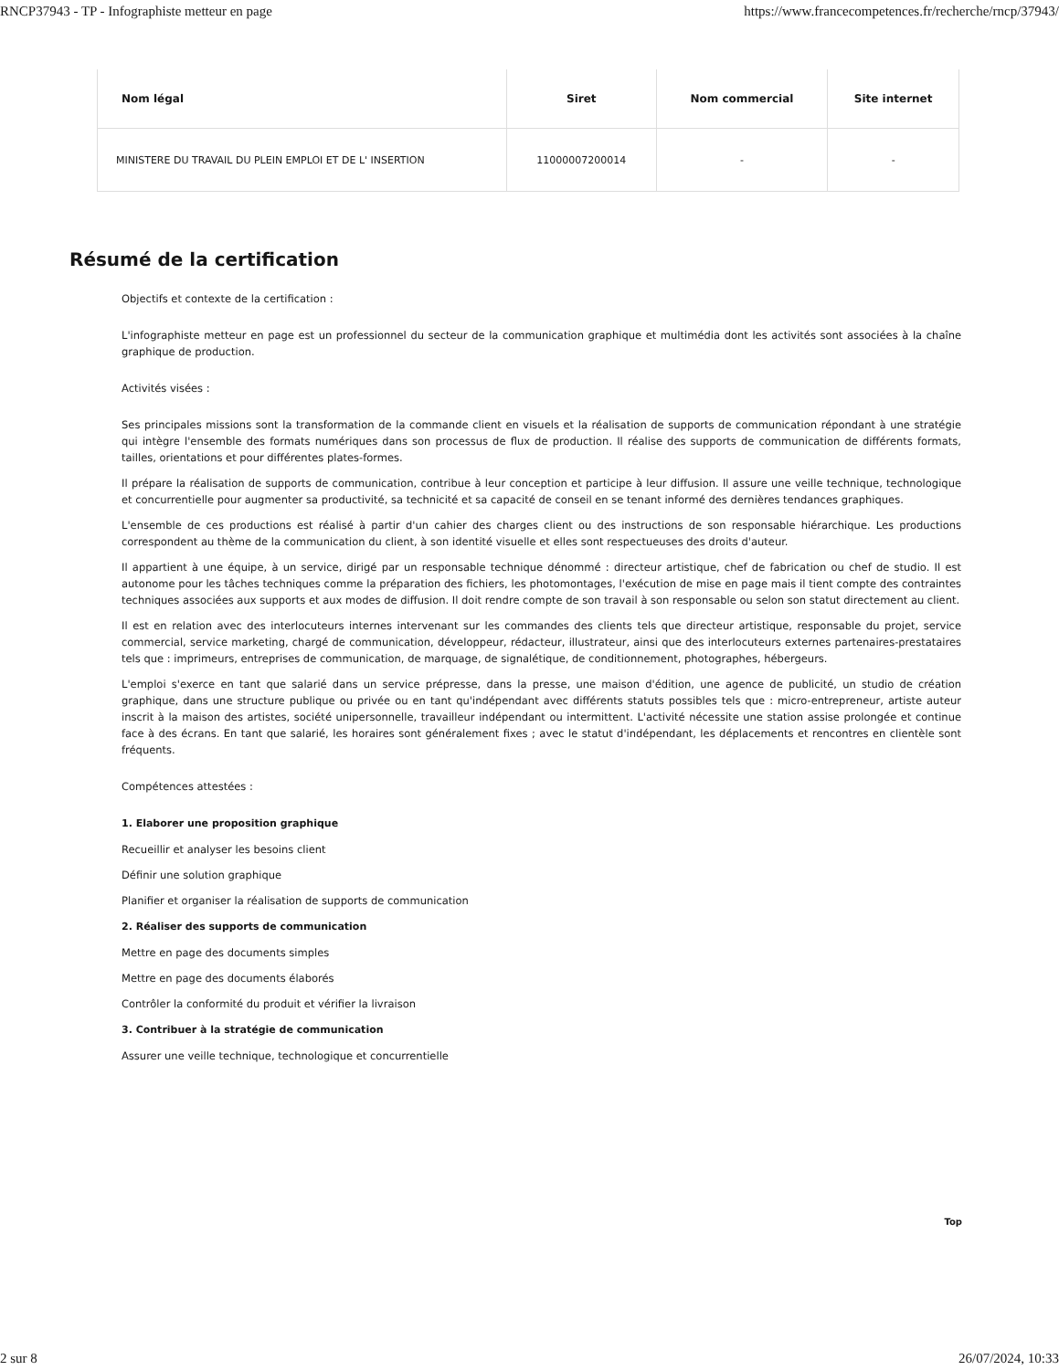RNCP37943 - TP - Infographiste metteur en page https://www.francecompetences.fr/recherche/rncp/37943/
| Nom légal | Siret | Nom commercial | Site internet |
| --- | --- | --- | --- |
| MINISTERE DU TRAVAIL DU PLEIN EMPLOI ET DE L' INSERTION | 11000007200014 | - | - |
Résumé de la certification
Objectifs et contexte de la certification :
L'infographiste metteur en page est un professionnel du secteur de la communication graphique et multimédia dont les activités sont associées à la chaîne graphique de production.
Activités visées :
Ses principales missions sont la transformation de la commande client en visuels et la réalisation de supports de communication répondant à une stratégie qui intègre l'ensemble des formats numériques dans son processus de flux de production. Il réalise des supports de communication de différents formats, tailles, orientations et pour différentes plates-formes.
Il prépare la réalisation de supports de communication, contribue à leur conception et participe à leur diffusion. Il assure une veille technique, technologique et concurrentielle pour augmenter sa productivité, sa technicité et sa capacité de conseil en se tenant informé des dernières tendances graphiques.
L'ensemble de ces productions est réalisé à partir d'un cahier des charges client ou des instructions de son responsable hiérarchique. Les productions correspondent au thème de la communication du client, à son identité visuelle et elles sont respectueuses des droits d'auteur.
Il appartient à une équipe, à un service, dirigé par un responsable technique dénommé : directeur artistique, chef de fabrication ou chef de studio. Il est autonome pour les tâches techniques comme la préparation des fichiers, les photomontages, l'exécution de mise en page mais il tient compte des contraintes techniques associées aux supports et aux modes de diffusion. Il doit rendre compte de son travail à son responsable ou selon son statut directement au client.
Il est en relation avec des interlocuteurs internes intervenant sur les commandes des clients tels que directeur artistique, responsable du projet, service commercial, service marketing, chargé de communication, développeur, rédacteur, illustrateur, ainsi que des interlocuteurs externes partenaires-prestataires tels que : imprimeurs, entreprises de communication, de marquage, de signalétique, de conditionnement, photographes, hébergeurs.
L'emploi s'exerce en tant que salarié dans un service prépresse, dans la presse, une maison d'édition, une agence de publicité, un studio de création graphique, dans une structure publique ou privée ou en tant qu'indépendant avec différents statuts possibles tels que : micro-entrepreneur, artiste auteur inscrit à la maison des artistes, société unipersonnelle, travailleur indépendant ou intermittent. L'activité nécessite une station assise prolongée et continue face à des écrans. En tant que salarié, les horaires sont généralement fixes ; avec le statut d'indépendant, les déplacements et rencontres en clientèle sont fréquents.
Compétences attestées :
1. Elaborer une proposition graphique
Recueillir et analyser les besoins client
Définir une solution graphique
Planifier et organiser la réalisation de supports de communication
2. Réaliser des supports de communication
Mettre en page des documents simples
Mettre en page des documents élaborés
Contrôler la conformité du produit et vérifier la livraison
3. Contribuer à la stratégie de communication
Assurer une veille technique, technologique et concurrentielle
Top
2 sur 8 26/07/2024, 10:33